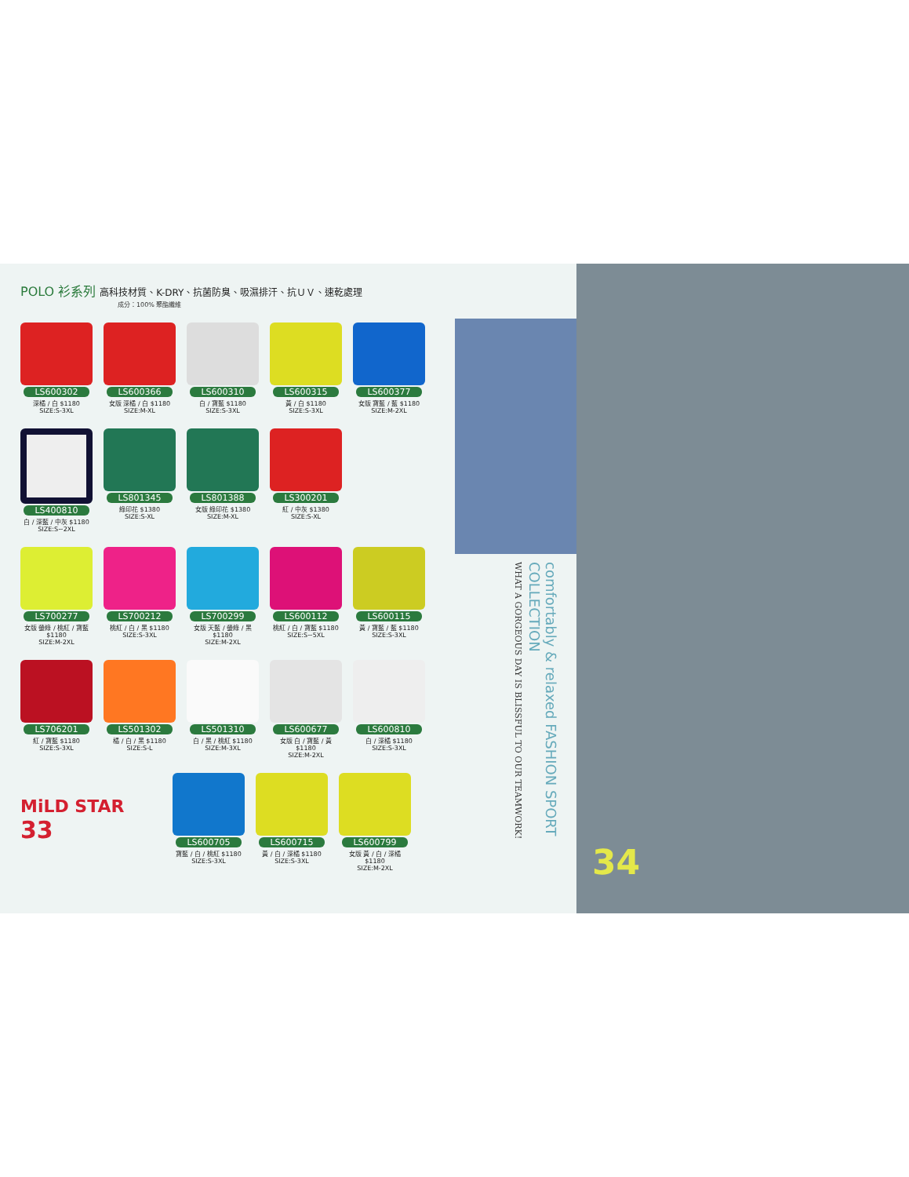POLO 衫系列 高科技材質、K-DRY、抗菌防臭、吸濕排汗、抗ＵＶ、速乾處理
成分：100% 聚酯纖維
LS600302
深橘 / 白 $1180
SIZE:S-3XL
LS600366
女版 深橘 / 白 $1180
SIZE:M-XL
LS600310
白 / 寶藍 $1180
SIZE:S-3XL
LS600315
黃 / 白 $1180
SIZE:S-3XL
LS600377
女版 寶藍 / 藍 $1180
SIZE:M-2XL
LS400810
白 / 深藍 / 中灰 $1180
SIZE:S~2XL
LS801345
綠印花 $1380
SIZE:S-XL
LS801388
女版 綠印花 $1380
SIZE:M-XL
LS300201
紅 / 中灰 $1380
SIZE:S-XL
LS700277
女版 螢綠 / 桃紅 / 寶藍 $1180
SIZE:M-2XL
LS700212
桃紅 / 白 / 黑 $1180
SIZE:S-3XL
LS700299
女版 天藍 / 螢綠 / 黑 $1180
SIZE:M-2XL
LS600112
桃紅 / 白 / 寶藍 $1180
SIZE:S~5XL
LS600115
黃 / 寶藍 / 藍 $1180
SIZE:S-3XL
LS706201
紅 / 寶藍 $1180
SIZE:S-3XL
LS501302
橘 / 白 / 黑 $1180
SIZE:S-L
LS501310
白 / 黑 / 桃紅 $1180
SIZE:M-3XL
LS600677
女版 白 / 寶藍 / 黃 $1180
SIZE:M-2XL
LS600810
白 / 深橘 $1180
SIZE:S-3XL
MiLD STAR
33
LS600705
寶藍 / 白 / 桃紅 $1180
SIZE:S-3XL
LS600715
黃 / 白 / 深橘 $1180
SIZE:S-3XL
LS600799
女版 黃 / 白 / 深橘 $1180
SIZE:M-2XL
comfortably & relaxed FASHION SPORT COLLECTION
WHAT A GORGEOUS DAY IS BLISSFUL TO OUR TEAMWORK!
34